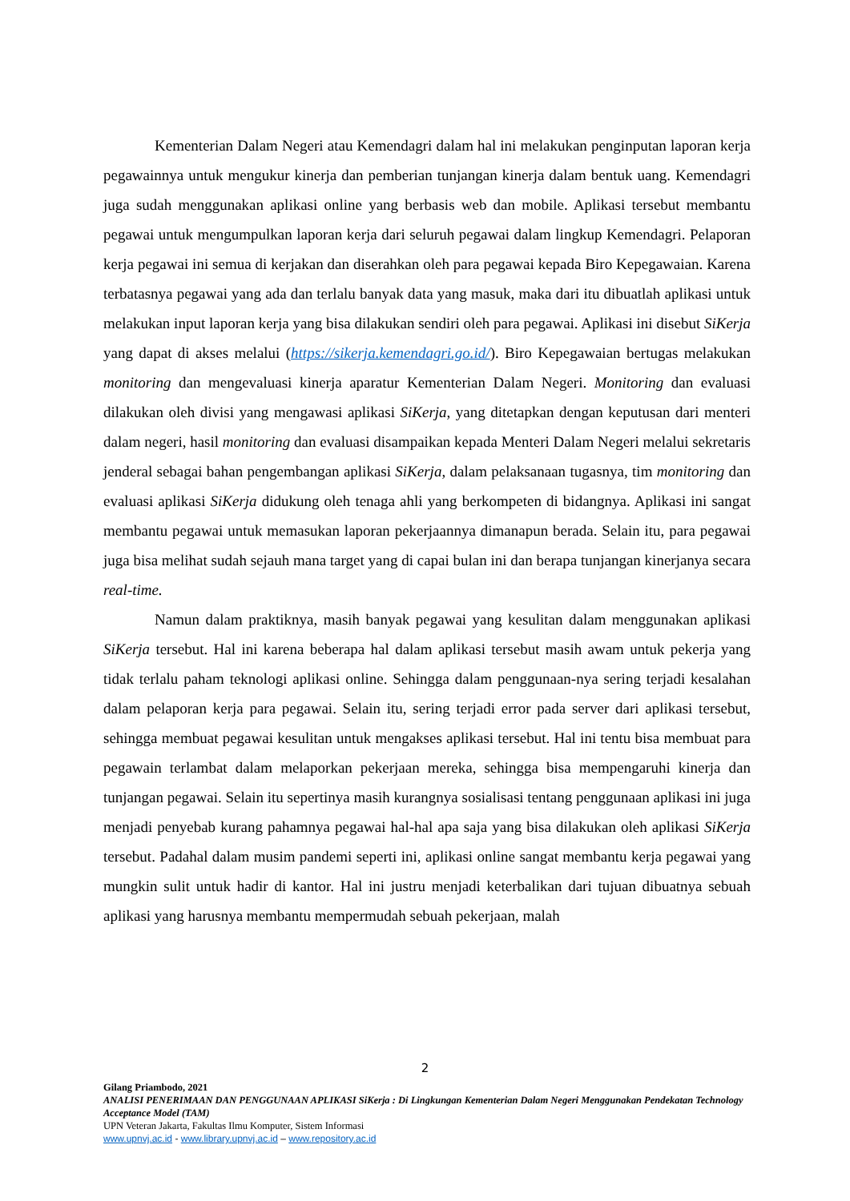Kementerian Dalam Negeri atau Kemendagri dalam hal ini melakukan penginputan laporan kerja pegawainnya untuk mengukur kinerja dan pemberian tunjangan kinerja dalam bentuk uang. Kemendagri juga sudah menggunakan aplikasi online yang berbasis web dan mobile. Aplikasi tersebut membantu pegawai untuk mengumpulkan laporan kerja dari seluruh pegawai dalam lingkup Kemendagri. Pelaporan kerja pegawai ini semua di kerjakan dan diserahkan oleh para pegawai kepada Biro Kepegawaian. Karena terbatasnya pegawai yang ada dan terlalu banyak data yang masuk, maka dari itu dibuatlah aplikasi untuk melakukan input laporan kerja yang bisa dilakukan sendiri oleh para pegawai. Aplikasi ini disebut SiKerja yang dapat di akses melalui (https://sikerja.kemendagri.go.id/). Biro Kepegawaian bertugas melakukan monitoring dan mengevaluasi kinerja aparatur Kementerian Dalam Negeri. Monitoring dan evaluasi dilakukan oleh divisi yang mengawasi aplikasi SiKerja, yang ditetapkan dengan keputusan dari menteri dalam negeri, hasil monitoring dan evaluasi disampaikan kepada Menteri Dalam Negeri melalui sekretaris jenderal sebagai bahan pengembangan aplikasi SiKerja, dalam pelaksanaan tugasnya, tim monitoring dan evaluasi aplikasi SiKerja didukung oleh tenaga ahli yang berkompeten di bidangnya. Aplikasi ini sangat membantu pegawai untuk memasukan laporan pekerjaannya dimanapun berada. Selain itu, para pegawai juga bisa melihat sudah sejauh mana target yang di capai bulan ini dan berapa tunjangan kinerjanya secara real-time.
Namun dalam praktiknya, masih banyak pegawai yang kesulitan dalam menggunakan aplikasi SiKerja tersebut. Hal ini karena beberapa hal dalam aplikasi tersebut masih awam untuk pekerja yang tidak terlalu paham teknologi aplikasi online. Sehingga dalam penggunaan-nya sering terjadi kesalahan dalam pelaporan kerja para pegawai. Selain itu, sering terjadi error pada server dari aplikasi tersebut, sehingga membuat pegawai kesulitan untuk mengakses aplikasi tersebut. Hal ini tentu bisa membuat para pegawain terlambat dalam melaporkan pekerjaan mereka, sehingga bisa mempengaruhi kinerja dan tunjangan pegawai. Selain itu sepertinya masih kurangnya sosialisasi tentang penggunaan aplikasi ini juga menjadi penyebab kurang pahamnya pegawai hal-hal apa saja yang bisa dilakukan oleh aplikasi SiKerja tersebut. Padahal dalam musim pandemi seperti ini, aplikasi online sangat membantu kerja pegawai yang mungkin sulit untuk hadir di kantor. Hal ini justru menjadi keterbalikan dari tujuan dibuatnya sebuah aplikasi yang harusnya membantu mempermudah sebuah pekerjaan, malah
2
Gilang Priambodo, 2021
ANALISI PENERIMAAN DAN PENGGUNAAN APLIKASI SiKerja : Di Lingkungan Kementerian Dalam Negeri Menggunakan Pendekatan Technology Acceptance Model (TAM)
UPN Veteran Jakarta, Fakultas Ilmu Komputer, Sistem Informasi
www.upnvj.ac.id - www.library.upnvj.ac.id – www.repository.ac.id